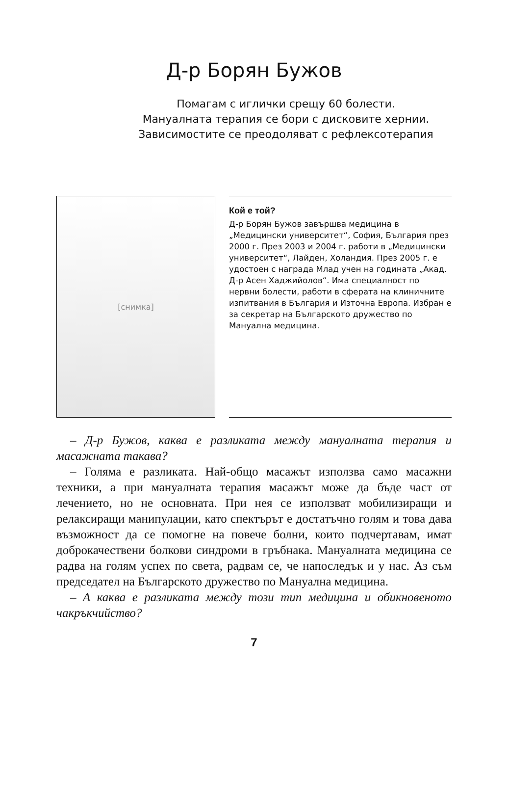Д-р Борян Бужов
Помагам с иглички срещу 60 болести.
Мануалната терапия се бори с дисковите хернии.
Зависимостите се преодоляват с рефлексотерапия
[снимка]
Кой е той?
Д-р Борян Бужов завършва медицина в „Медицински университет“, София, България през 2000 г. През 2003 и 2004 г. работи в „Медицински университет“, Лайден, Холандия. През 2005 г. е удостоен с награда Млад учен на годината „Акад. Д-р Асен Хаджийолов“. Има специалност по нервни болести, работи в сферата на клиничните изпитвания в България и Източна Европа. Избран е за секретар на Българското дружество по Мануална медицина.
– Д-р Бужов, каква е разликата между мануалната терапия и масажната такава?
– Голяма е разликата. Най-общо масажът използва само масажни техники, а при мануалната терапия масажът може да бъде част от лечението, но не основната. При нея се използват мобилизиращи и релаксиращи манипулации, като спектърът е достатъчно голям и това дава възможност да се помогне на повече болни, които подчертавам, имат доброкачествени болкови синдроми в гръбнака. Мануалната медицина се радва на голям успех по света, радвам се, че напоследък и у нас. Аз съм председател на Българското дружество по Мануална медицина.
– А каква е разликата между този тип медицина и обикновеното чакръкчийство?
7